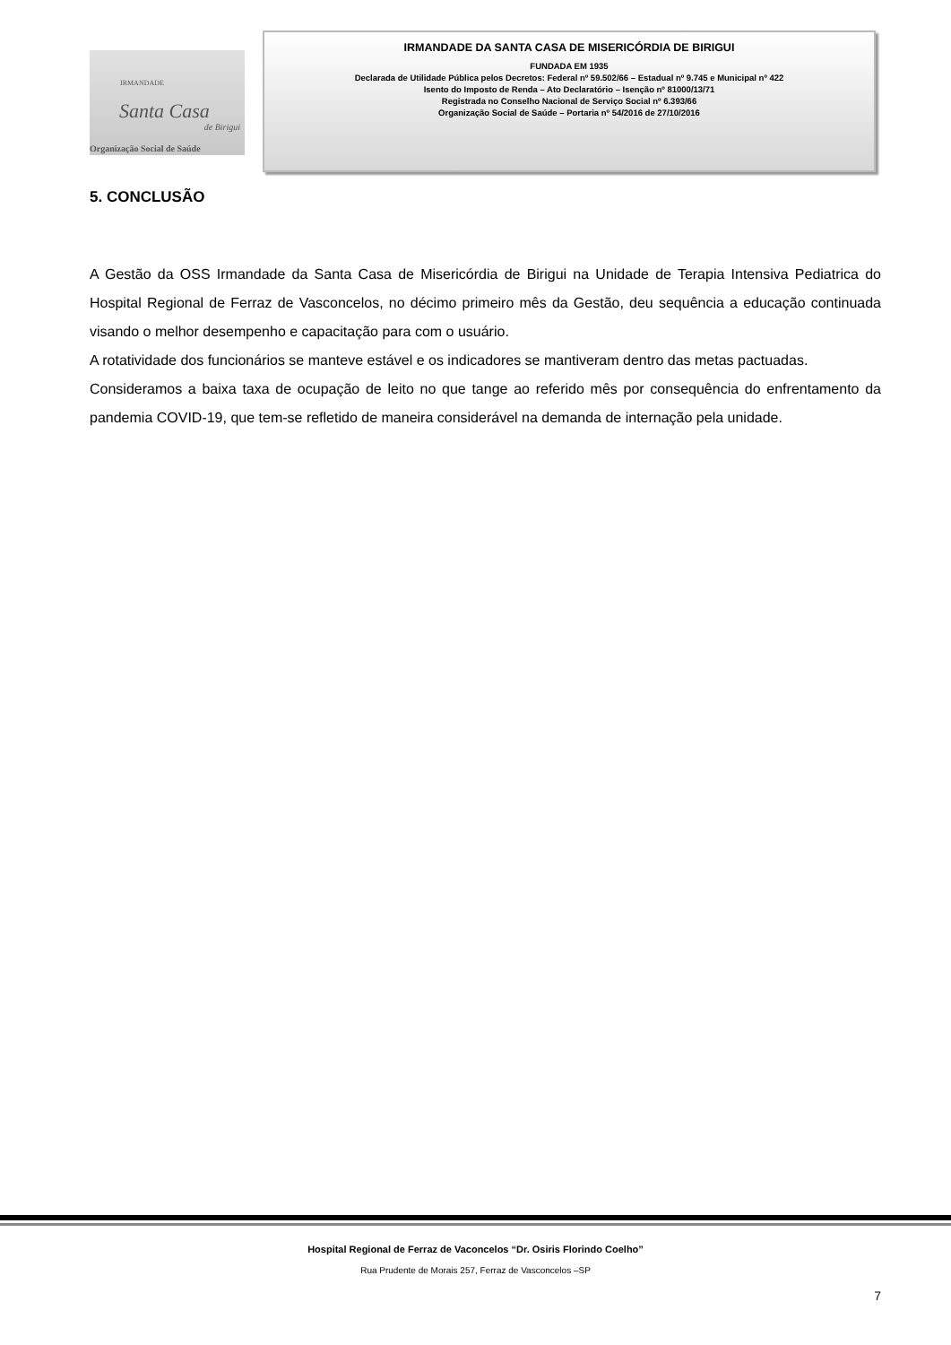IRMANDADE
Santa Casa
de Birigui
Organização Social de Saúde
IRMANDADE DA SANTA CASA DE MISERICÓRDIA DE BIRIGUI
FUNDADA EM 1935
Declarada de Utilidade Pública pelos Decretos: Federal nº 59.502/66 – Estadual nº 9.745 e Municipal nº 422
Isento do Imposto de Renda – Ato Declaratório – Isenção nº 81000/13/71
Registrada no Conselho Nacional de Serviço Social nº 6.393/66
Organização Social de Saúde – Portaria nº 54/2016 de 27/10/2016
5. CONCLUSÃO
A Gestão da OSS Irmandade da Santa Casa de Misericórdia de Birigui na Unidade de Terapia Intensiva Pediatrica do Hospital Regional de Ferraz de Vasconcelos, no décimo primeiro mês da Gestão, deu sequência a educação continuada visando o melhor desempenho e capacitação para com o usuário.
A rotatividade dos funcionários se manteve estável e os indicadores se mantiveram dentro das metas pactuadas.
Consideramos a baixa taxa de ocupação de leito no que tange ao referido mês por consequência do enfrentamento da pandemia COVID-19, que tem-se refletido de maneira considerável na demanda de internação pela unidade.
Hospital Regional de Ferraz de Vaconcelos “Dr. Osiris Florindo Coelho”
Rua Prudente de Morais 257, Ferraz de Vasconcelos –SP
7